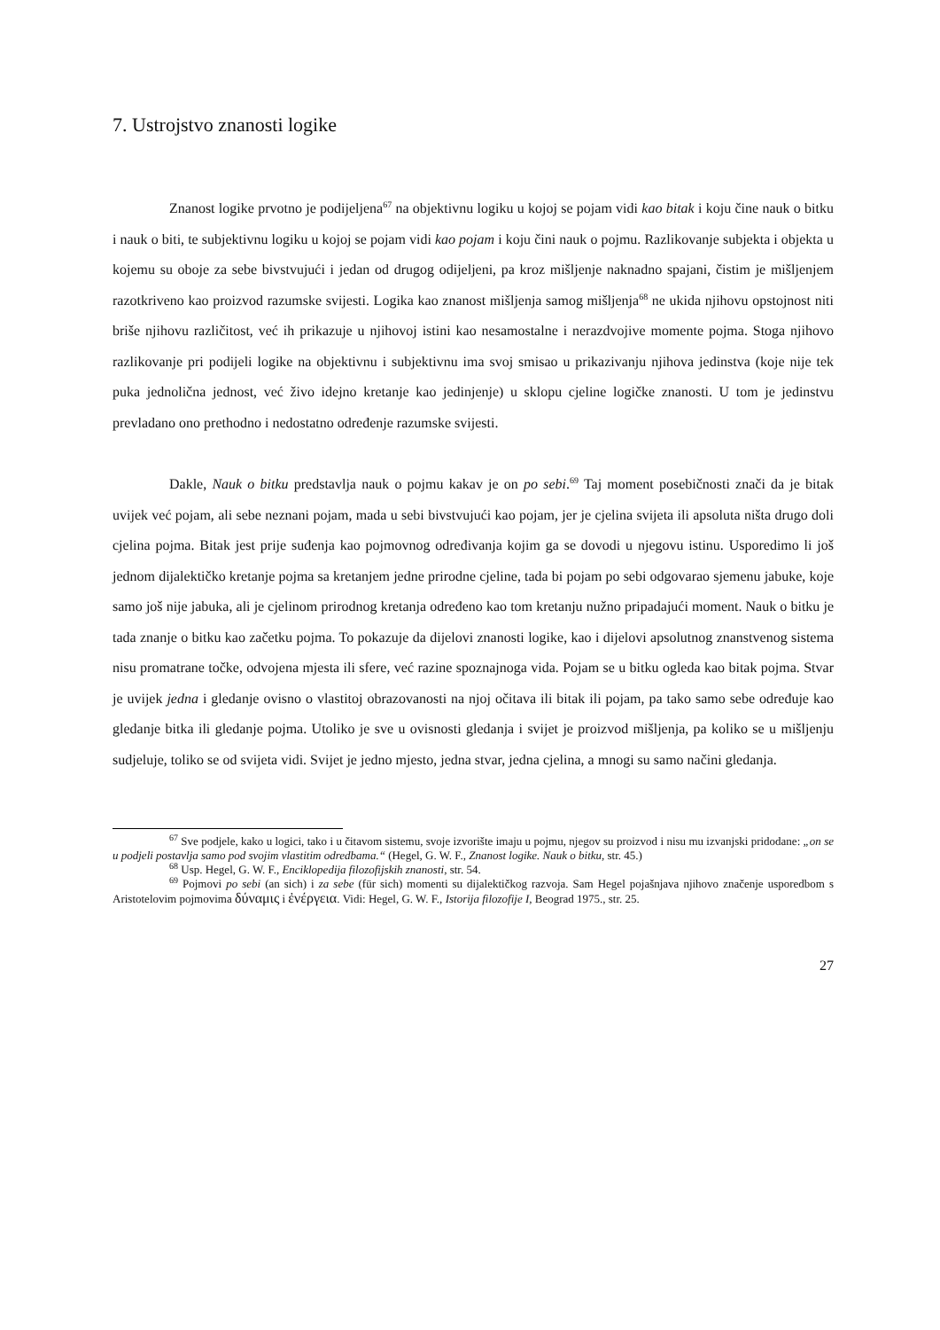7. Ustrojstvo znanosti logike
Znanost logike prvotno je podijeljena<sup>67</sup> na objektivnu logiku u kojoj se pojam vidi kao bitak i koju čine nauk o bitku i nauk o biti, te subjektivnu logiku u kojoj se pojam vidi kao pojam i koju čini nauk o pojmu. Razlikovanje subjekta i objekta u kojemu su oboje za sebe bivstvujući i jedan od drugog odijeljeni, pa kroz mišljenje naknadno spajani, čistim je mišljenjem razotkriveno kao proizvod razumske svijesti. Logika kao znanost mišljenja samog mišljenja<sup>68</sup> ne ukida njihovu opstojnost niti briše njihovu različitost, već ih prikazuje u njihovoj istini kao nesamostalne i nerazdvojive momente pojma. Stoga njihovo razlikovanje pri podijeli logike na objektivnu i subjektivnu ima svoj smisao u prikazivanju njihova jedinstva (koje nije tek puka jednolična jednost, već živo idejno kretanje kao jedinjenje) u sklopu cjeline logičke znanosti. U tom je jedinstvu prevladano ono prethodno i nedostatno određenje razumske svijesti.
Dakle, Nauk o bitku predstavlja nauk o pojmu kakav je on po sebi.<sup>69</sup> Taj moment posebičnosti znači da je bitak uvijek već pojam, ali sebe neznani pojam, mada u sebi bivstvujući kao pojam, jer je cjelina svijeta ili apsoluta ništa drugo doli cjelina pojma. Bitak jest prije suđenja kao pojmovnog određivanja kojim ga se dovodi u njegovu istinu. Usporedimo li još jednom dijalektičko kretanje pojma sa kretanjem jedne prirodne cjeline, tada bi pojam po sebi odgovarao sjemenu jabuke, koje samo još nije jabuka, ali je cjelinom prirodnog kretanja određeno kao tom kretanju nužno pripadajući moment. Nauk o bitku je tada znanje o bitku kao začetku pojma. To pokazuje da dijelovi znanosti logike, kao i dijelovi apsolutnog znanstvenog sistema nisu promatrane točke, odvojena mjesta ili sfere, već razine spoznajnoga vida. Pojam se u bitku ogleda kao bitak pojma. Stvar je uvijek jedna i gledanje ovisno o vlastitoj obrazovanosti na njoj očitava ili bitak ili pojam, pa tako samo sebe određuje kao gledanje bitka ili gledanje pojma. Utoliko je sve u ovisnosti gledanja i svijet je proizvod mišljenja, pa koliko se u mišljenju sudjeluje, toliko se od svijeta vidi. Svijet je jedno mjesto, jedna stvar, jedna cjelina, a mnogi su samo načini gledanja.
<sup>67</sup> Sve podjele, kako u logici, tako i u čitavom sistemu, svoje izvorište imaju u pojmu, njegov su proizvod i nisu mu izvanjski pridodane: „on se u podjeli postavlja samo pod svojim vlastitim odredbama.“ (Hegel, G. W. F., Znanost logike. Nauk o bitku, str. 45.)
<sup>68</sup> Usp. Hegel, G. W. F., Enciklopedija filozofijskih znanosti, str. 54.
<sup>69</sup> Pojmovi po sebi (an sich) i za sebe (für sich) momenti su dijalektičkog razvoja. Sam Hegel pojašnjava njihovo značenje usporedbom s Aristotelovim pojmovima δύναμις i ἐνέργεια. Vidi: Hegel, G. W. F., Istorija filozofije I, Beograd 1975., str. 25.
27